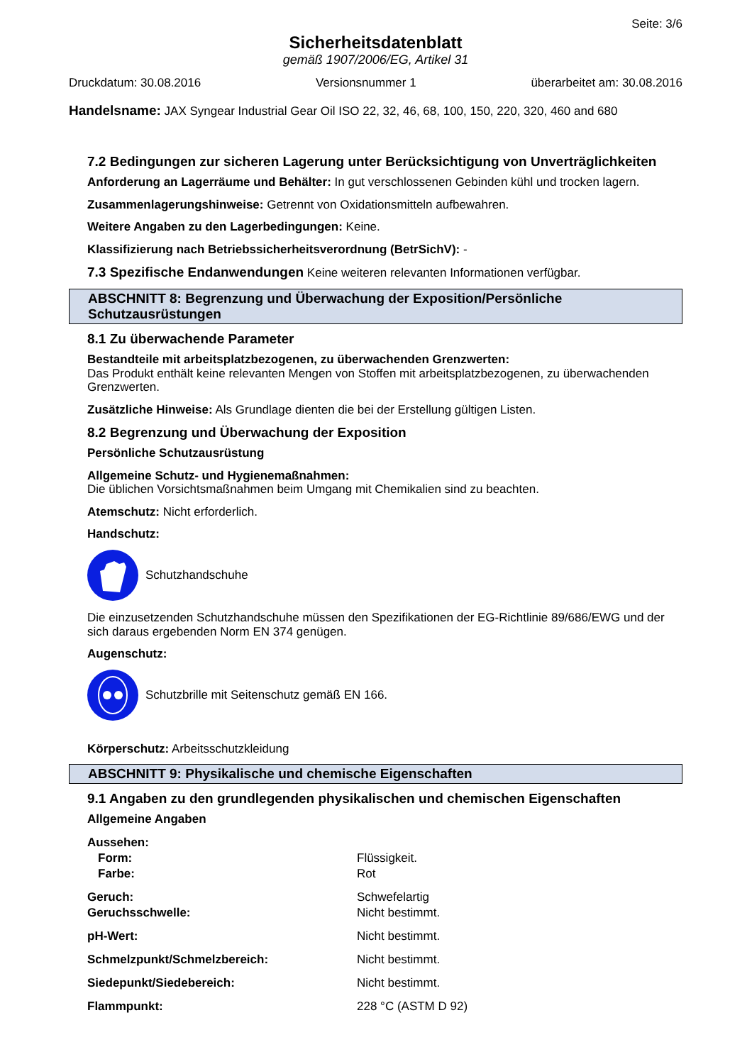Seite: 3/6
Sicherheitsdatenblatt
gemäß 1907/2006/EG, Artikel 31
Druckdatum: 30.08.2016 Versionsnummer 1 überarbeitet am: 30.08.2016
Handelsname: JAX Syngear Industrial Gear Oil ISO 22, 32, 46, 68, 100, 150, 220, 320, 460 and 680
7.2 Bedingungen zur sicheren Lagerung unter Berücksichtigung von Unverträglichkeiten
Anforderung an Lagerräume und Behälter: In gut verschlossenen Gebinden kühl und trocken lagern.
Zusammenlagerungshinweise: Getrennt von Oxidationsmitteln aufbewahren.
Weitere Angaben zu den Lagerbedingungen: Keine.
Klassifizierung nach Betriebssicherheitsverordnung (BetrSichV): -
7.3 Spezifische Endanwendungen Keine weiteren relevanten Informationen verfügbar.
ABSCHNITT 8: Begrenzung und Überwachung der Exposition/Persönliche Schutzausrüstungen
8.1 Zu überwachende Parameter
Bestandteile mit arbeitsplatzbezogenen, zu überwachenden Grenzwerten:
Das Produkt enthält keine relevanten Mengen von Stoffen mit arbeitsplatzbezogenen, zu überwachenden Grenzwerten.
Zusätzliche Hinweise: Als Grundlage dienten die bei der Erstellung gültigen Listen.
8.2 Begrenzung und Überwachung der Exposition
Persönliche Schutzausrüstung
Allgemeine Schutz- und Hygienemaßnahmen:
Die üblichen Vorsichtsmaßnahmen beim Umgang mit Chemikalien sind zu beachten.
Atemschutz: Nicht erforderlich.
Handschutz:
Schutzhandschuhe
Die einzusetzenden Schutzhandschuhe müssen den Spezifikationen der EG-Richtlinie 89/686/EWG und der sich daraus ergebenden Norm EN 374 genügen.
Augenschutz:
Schutzbrille mit Seitenschutz gemäß EN 166.
Körperschutz: Arbeitsschutzkleidung
ABSCHNITT 9: Physikalische und chemische Eigenschaften
9.1 Angaben zu den grundlegenden physikalischen und chemischen Eigenschaften
Allgemeine Angaben
| Aussehen: | |
| Form: | Flüssigkeit. |
| Farbe: | Rot |
| Geruch: | Schwefelartig |
| Geruchsschwelle: | Nicht bestimmt. |
| pH-Wert: | Nicht bestimmt. |
| Schmelzpunkt/Schmelzbereich: | Nicht bestimmt. |
| Siedepunkt/Siedebereich: | Nicht bestimmt. |
| Flammpunkt: | 228 °C (ASTM D 92) |